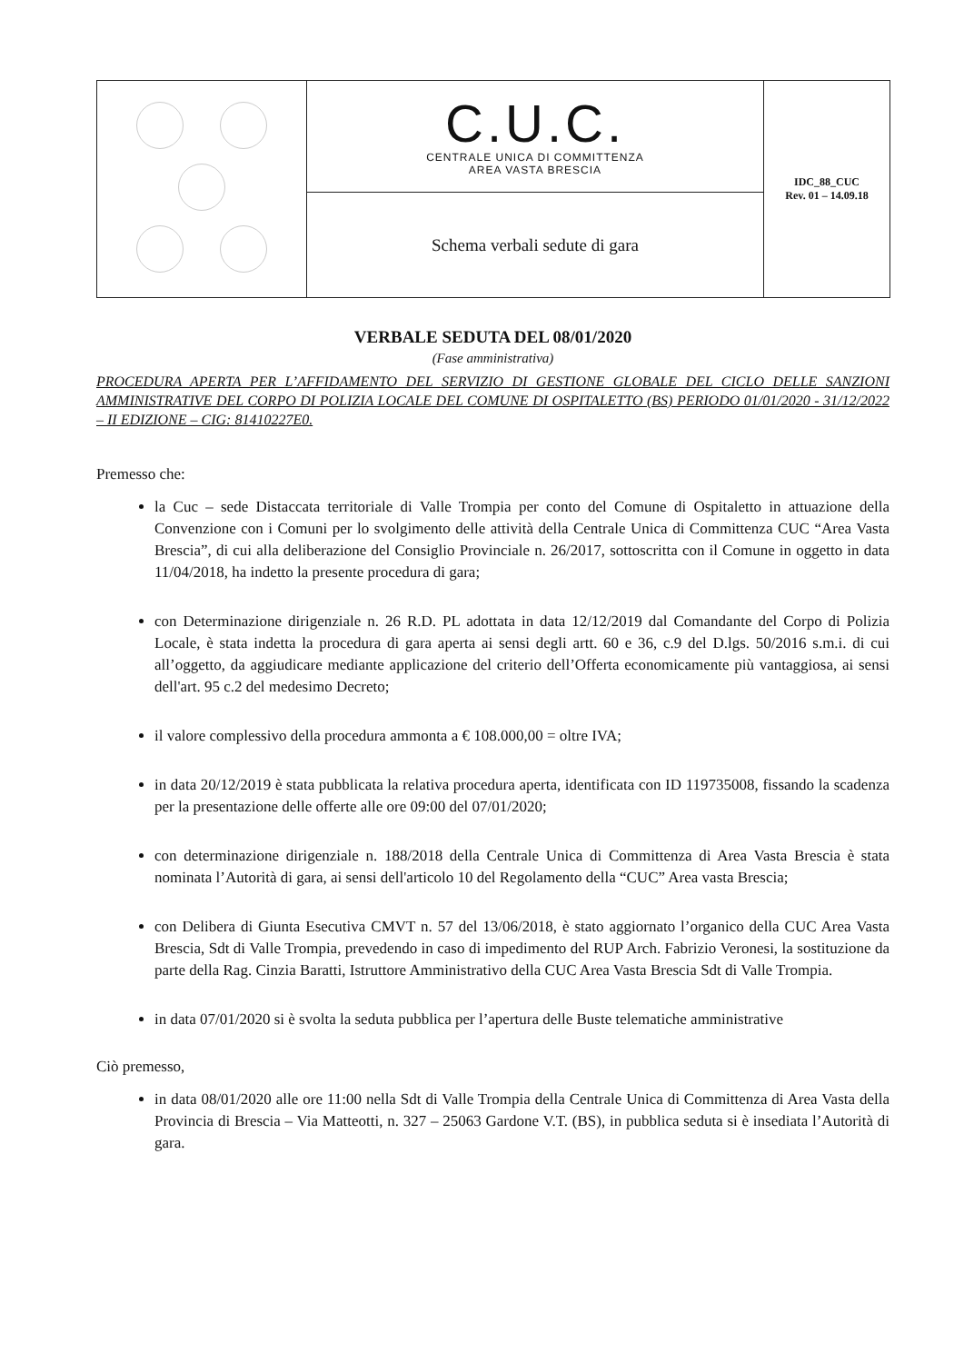| | C.U.C. CENTRALE UNICA DI COMMITTENZA AREA VASTA BRESCIA | IDC_88_CUC Rev. 01 – 14.09.18 |
| | Schema verbali sedute di gara | |
VERBALE SEDUTA DEL 08/01/2020
(Fase amministrativa)
PROCEDURA APERTA PER L’AFFIDAMENTO DEL SERVIZIO DI GESTIONE GLOBALE DEL CICLO DELLE SANZIONI AMMINISTRATIVE DEL CORPO DI POLIZIA LOCALE DEL COMUNE DI OSPITALETTO (BS) PERIODO 01/01/2020 - 31/12/2022 – II EDIZIONE – CIG: 81410227E0.
Premesso che:
la Cuc – sede Distaccata territoriale di Valle Trompia per conto del Comune di Ospitaletto in attuazione della Convenzione con i Comuni per lo svolgimento delle attività della Centrale Unica di Committenza CUC “Area Vasta Brescia”, di cui alla deliberazione del Consiglio Provinciale n. 26/2017, sottoscritta con il Comune in oggetto in data 11/04/2018, ha indetto la presente procedura di gara;
con Determinazione dirigenziale n. 26 R.D. PL adottata in data 12/12/2019 dal Comandante del Corpo di Polizia Locale, è stata indetta la procedura di gara aperta ai sensi degli artt. 60 e 36, c.9 del D.lgs. 50/2016 s.m.i. di cui all’oggetto, da aggiudicare mediante applicazione del criterio dell’Offerta economicamente più vantaggiosa, ai sensi dell'art. 95 c.2 del medesimo Decreto;
il valore complessivo della procedura ammonta a € 108.000,00 = oltre IVA;
in data 20/12/2019 è stata pubblicata la relativa procedura aperta, identificata con ID 119735008, fissando la scadenza per la presentazione delle offerte alle ore 09:00 del 07/01/2020;
con determinazione dirigenziale n. 188/2018 della Centrale Unica di Committenza di Area Vasta Brescia è stata nominata l’Autorità di gara, ai sensi dell'articolo 10 del Regolamento della “CUC” Area vasta Brescia;
con Delibera di Giunta Esecutiva CMVT n. 57 del 13/06/2018, è stato aggiornato l’organico della CUC Area Vasta Brescia, Sdt di Valle Trompia, prevedendo in caso di impedimento del RUP Arch. Fabrizio Veronesi, la sostituzione da parte della Rag. Cinzia Baratti, Istruttore Amministrativo della CUC Area Vasta Brescia Sdt di Valle Trompia.
in data 07/01/2020 si è svolta la seduta pubblica per l’apertura delle Buste telematiche amministrative
Ciò premesso,
in data 08/01/2020 alle ore 11:00 nella Sdt di Valle Trompia della Centrale Unica di Committenza di Area Vasta della Provincia di Brescia – Via Matteotti, n. 327 – 25063 Gardone V.T. (BS), in pubblica seduta si è insediata l’Autorità di gara.